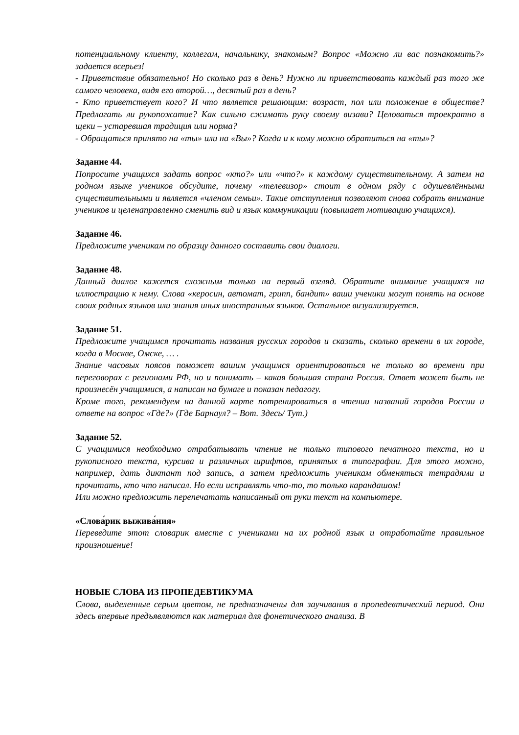потенциальному клиенту, коллегам, начальнику, знакомым? Вопрос «Можно ли вас познакомить?» задается всерьез!
- Приветствие обязательно! Но сколько раз в день? Нужно ли приветствовать каждый раз того же самого человека, видя его второй…, десятый раз в день?
- Кто приветствует кого? И что является решающим: возраст, пол или положение в обществе? Предлагать ли рукопожатие? Как сильно сжимать руку своему визави? Целоваться троекратно в щеки – устаревшая традиция или норма?
- Обращаться принято на «ты» или на «Вы»? Когда и к кому можно обратиться на «ты»?
Задание 44.
Попросите учащихся задать вопрос «кто?» или «что?» к каждому существительному. А затем на родном языке учеников обсудите, почему «телевизор» стоит в одном ряду с одушевлёнными существительными и является «членом семьи». Такие отступления позволяют снова собрать внимание учеников и целенаправленно сменить вид и язык коммуникации (повышает мотивацию учащихся).
Задание 46.
Предложите ученикам по образцу данного составить свои диалоги.
Задание 48.
Данный диалог кажется сложным только на первый взгляд. Обратите внимание учащихся на иллюстрацию к нему. Слова «керосин, автомат, грипп, бандит» ваши ученики могут понять на основе своих родных языков или знания иных иностранных языков. Остальное визуализируется.
Задание 51.
Предложите учащимся прочитать названия русских городов и сказать, сколько времени в их городе, когда в Москве, Омске, … .
Знание часовых поясов поможет вашим учащимся ориентироваться не только во времени при переговорах с регионами РФ, но и понимать – какая большая страна Россия. Ответ может быть не произнесён учащимися, а написан на бумаге и показан педагогу.
Кроме того, рекомендуем на данной карте потренироваться в чтении названий городов России и ответе на вопрос «Где?» (Где Барнаул? – Вот. Здесь/ Тут.)
Задание 52.
С учащимися необходимо отрабатывать чтение не только типового печатного текста, но и рукописного текста, курсива и различных шрифтов, принятых в типографии. Для этого можно, например, дать диктант под запись, а затем предложить ученикам обменяться тетрадями и прочитать, кто что написал. Но если исправлять что-то, то только карандашом!
Или можно предложить перепечатать написанный от руки текст на компьютере.
«Слова́рик выжива́ния»
Переведите этот словарик вместе с учениками на их родной язык и отработайте правильное произношение!
НОВЫЕ СЛОВА ИЗ ПРОПЕДЕВТИКУМА
Слова, выделенные серым цветом, не предназначены для заучивания в пропедевтический период. Они здесь впервые предъявляются как материал для фонетического анализа. В